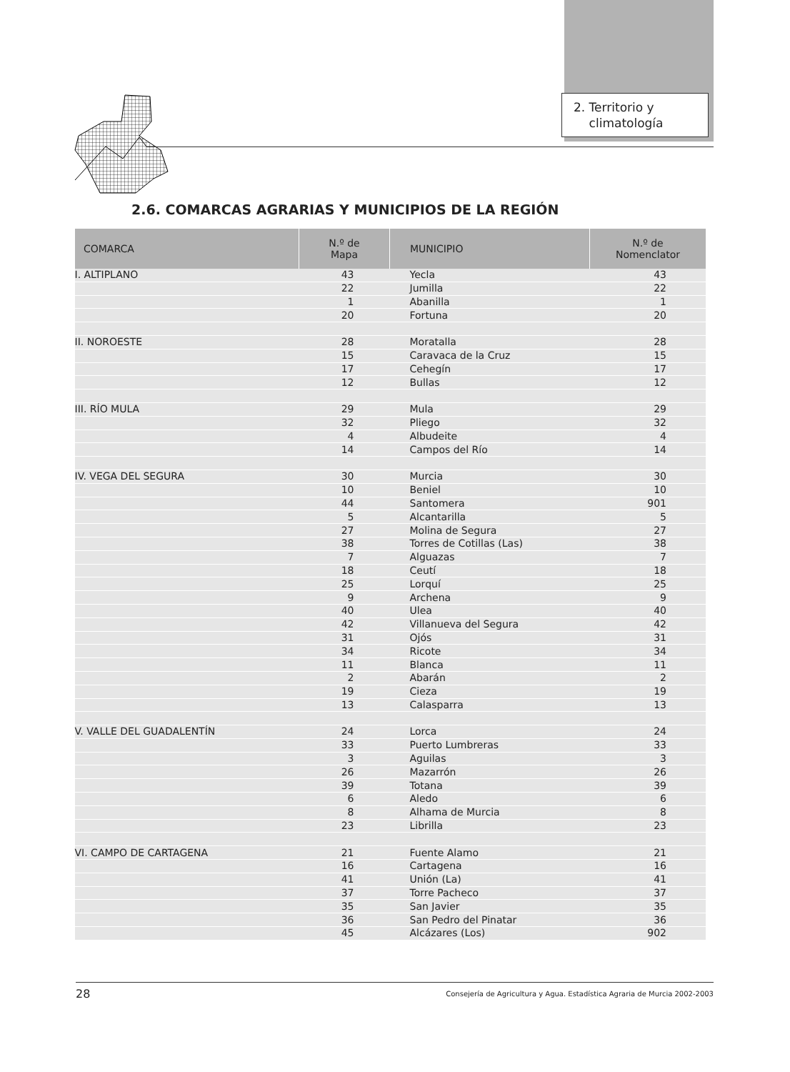2. Territorio y
climatología
2.6. COMARCAS AGRARIAS Y MUNICIPIOS DE LA REGIÓN
| COMARCA | N.º de Mapa | MUNICIPIO | N.º de Nomenclator |
| --- | --- | --- | --- |
| I. ALTIPLANO | 43 | Yecla | 43 |
| | 22 | Jumilla | 22 |
| | 1 | Abanilla | 1 |
| | 20 | Fortuna | 20 |
| II. NOROESTE | 28 | Moratalla | 28 |
| | 15 | Caravaca de la Cruz | 15 |
| | 17 | Cehegín | 17 |
| | 12 | Bullas | 12 |
| III. RÍO MULA | 29 | Mula | 29 |
| | 32 | Pliego | 32 |
| | 4 | Albudeite | 4 |
| | 14 | Campos del Río | 14 |
| IV. VEGA DEL SEGURA | 30 | Murcia | 30 |
| | 10 | Beniel | 10 |
| | 44 | Santomera | 901 |
| | 5 | Alcantarilla | 5 |
| | 27 | Molina de Segura | 27 |
| | 38 | Torres de Cotillas (Las) | 38 |
| | 7 | Alguazas | 7 |
| | 18 | Ceutí | 18 |
| | 25 | Lorquí | 25 |
| | 9 | Archena | 9 |
| | 40 | Ulea | 40 |
| | 42 | Villanueva del Segura | 42 |
| | 31 | Ojós | 31 |
| | 34 | Ricote | 34 |
| | 11 | Blanca | 11 |
| | 2 | Abarán | 2 |
| | 19 | Cieza | 19 |
| | 13 | Calasparra | 13 |
| V. VALLE DEL GUADALENTÍN | 24 | Lorca | 24 |
| | 33 | Puerto Lumbreras | 33 |
| | 3 | Aguilas | 3 |
| | 26 | Mazarrón | 26 |
| | 39 | Totana | 39 |
| | 6 | Aledo | 6 |
| | 8 | Alhama de Murcia | 8 |
| | 23 | Librilla | 23 |
| VI. CAMPO DE CARTAGENA | 21 | Fuente Alamo | 21 |
| | 16 | Cartagena | 16 |
| | 41 | Unión (La) | 41 |
| | 37 | Torre Pacheco | 37 |
| | 35 | San Javier | 35 |
| | 36 | San Pedro del Pinatar | 36 |
| | 45 | Alcázares (Los) | 902 |
28 Consejería de Agricultura y Agua. Estadística Agraria de Murcia 2002-2003